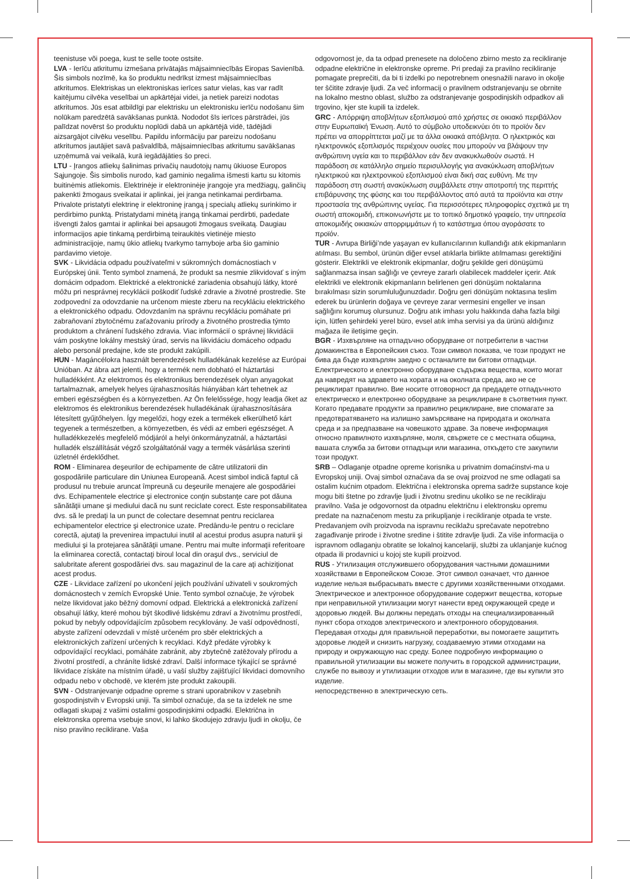teenistuse või poega, kust te selle toote ostsite.
LVA - Ierīču atkritumu izmešana privātajās mājsaimniecībās Eiropas Savienībā. Šis simbols nozīmē, ka šo produktu nedrīkst izmest mājsaimniecības atkritumos. Elektriskas un elektroniskas ierīces satur vielas, kas var radīt kaitējumu cilvēka veselībai un apkārtējai videi, ja netiek pareizi nodotas atkritumos. Jūs esat atbildīgi par elektrisku un elektronisku ierīču nodošanu šim nolūkam paredzētā savākšanas punktā. Nododot šīs ierīces pārstrādei, jūs palīdzat novērst šo produktu noplūdi dabā un apkārtējā vidē, tādējādi aizsargājot cilvēku veselību. Papildu informāciju par pareizu nodošanu atkritumos jautājiet savā pašvaldībā, mājsaimniecības atkritumu savākšanas uzņēmumā vai veikalā, kurā iegādājāties šo preci.
LTU - Įrangos atliekų šalinimas privačių naudotojų namų ūkiuose Europos Sąjungoje. Šis simbolis nurodo, kad gaminio negalima išmesti kartu su kitomis buitinėmis atliekomis. Elektrinėje ir elektroninėje įrangoje yra medžiagų, galinčių pakenkti žmogaus sveikatai ir aplinkai, jei įranga netinkamai perdirbama. Privalote pristatyti elektrinę ir elektroninę įrangą į specialų atliekų surinkimo ir perdirbimo punktą. Pristatydami minėtą įrangą tinkamai perdirbti, padedate išvengti žalos gamtai ir aplinkai bei apsaugoti žmogaus sveikatą. Daugiau informacijos apie tinkamą perdirbimą teiraukitės vietinėje miesto administracijoje, namų ūkio atliekų tvarkymo tarnyboje arba šio gaminio pardavimo vietoje.
SVK - Likvidácia odpadu používateľmi v súkromných domácnostiach v Európskej únii. Tento symbol znamená, že produkt sa nesmie zlikvidovať s iným domácim odpadom. Elektrické a elektronické zariadenia obsahujú látky, ktoré môžu pri nesprávnej recyklácii poškodiť ľudské zdravie a životné prostredie. Ste zodpovední za odovzdanie na určenom mieste zberu na recykláciu elektrického a elektronického odpadu. Odovzdaním na správnu recykláciu pomáhate pri zabraňovaní zbytočnému zaťažovaniu prírody a životného prostredia týmto produktom a chránení ľudského zdravia. Viac informácií o správnej likvidácii vám poskytne lokálny mestský úrad, servis na likvidáciu domáceho odpadu alebo personál predajne, kde ste produkt zakúpili.
HUN - Magáncélokra használt berendezések hulladékának kezelése az Európai Unióban. Az ábra azt jelenti, hogy a termék nem dobható el háztartási hulladékként. Az elektromos és elektronikus berendezések olyan anyagokat tartalmaznak, amelyek helyes újrahasznosítás hiányában kárt tehetnek az emberi egészségben és a környezetben. Az Ön felelőssége, hogy leadja őket az elektromos és elektronikus berendezések hulladékának újrahasznosítására létesített gyűjtőhelyen. Így megelőzi, hogy ezek a termékek elkerülhető kárt tegyenek a természetben, a környezetben, és védi az emberi egészséget. A hulladékkezelés megfelelő módjáról a helyi önkormányzatnál, a háztartási hulladék elszállítását végző szolgáltatónál vagy a termék vásárlása szerinti üzletnél érdeklődhet.
ROM - Eliminarea deşeurilor de echipamente de către utilizatorii din gospodăriile particulare din Uniunea Europeană. Acest simbol indică faptul că produsul nu trebuie aruncat împreună cu deşeurile menajere ale gospodăriei dvs. Echipamentele electrice şi electronice conţin substanţe care pot dăuna sănătăţii umane şi mediului dacă nu sunt reciclate corect. Este responsabilitatea dvs. să le predaţi la un punct de colectare desemnat pentru reciclarea echipamentelor electrice şi electronice uzate. Predându-le pentru o reciclare corectă, ajutaţi la prevenirea impactului inutil al acestui produs asupra naturii şi mediului şi la protejarea sănătăţii umane. Pentru mai multe informaţii referitoare la eliminarea corectă, contactaţi biroul local din oraşul dvs., serviciul de salubritate aferent gospodăriei dvs. sau magazinul de la care aţi achiziţionat acest produs.
CZE - Likvidace zařízení po ukončení jejich používání uživateli v soukromých domácnostech v zemích Evropské Unie. Tento symbol označuje, že výrobek nelze likvidovat jako běžný domovní odpad. Elektrická a elektronická zařízení obsahují látky, které mohou být škodlivé lidskému zdraví a životnímu prostředí, pokud by nebyly odpovídajícím způsobem recyklovány. Je vaší odpovědností, abyste zařízení odevzdali v místě určeném pro sběr elektrických a elektronických zařízení určených k recyklaci. Když předáte výrobky k odpovídající recyklaci, pomáháte zabránit, aby zbytečně zatěžovaly přírodu a životní prostředí, a chráníte lidské zdraví. Další informace týkající se správné likvidace získáte na místním úřadě, u vaší služby zajišťující likvidaci domovního odpadu nebo v obchodě, ve kterém jste produkt zakoupili.
SVN - Odstranjevanje odpadne opreme s strani uporabnikov v zasebnih gospodinjstvih v Evropski uniji. Ta simbol označuje, da se ta izdelek ne sme odlagati skupaj z vašimi ostalimi gospodinjskimi odpadki. Električna in elektronska oprema vsebuje snovi, ki lahko škodujejo zdravju ljudi in okolju, če niso pravilno reciklirane. Vaša
odgovornost je, da ta odpad prenesete na določeno zbirno mesto za recikliranje odpadne električne in elektronske opreme. Pri predaji za pravilno recikliranje pomagate preprečiti, da bi ti izdelki po nepotrebnem onesnažili naravo in okolje ter ščitite zdravje ljudi. Za več informacij o pravilnem odstranjevanju se obrnite na lokalno mestno oblast, službo za odstranjevanje gospodinjskih odpadkov ali trgovino, kjer ste kupili ta izdelek.
GRC - Απόρριψη αποβλήτων εξοπλισμού από χρήστες σε οικιακό περιβάλλον στην Ευρωπαϊκή Ένωση. Αυτό το σύμβολο υποδεικνύει ότι το προϊόν δεν πρέπει να απορρίπτεται μαζί με τα άλλα οικιακά απόβλητα. Ο ηλεκτρικός και ηλεκτρονικός εξοπλισμός περιέχουν ουσίες που μπορούν να βλάψουν την ανθρώπινη υγεία και το περιβάλλον εάν δεν ανακυκλωθούν σωστά. Η παράδοση σε κατάλληλο σημείο περισυλλογής για ανακύκλωση αποβλήτων ηλεκτρικού και ηλεκτρονικού εξοπλισμού είναι δική σας ευθύνη. Με την παράδοση στη σωστή ανακύκλωση συμβάλλετε στην αποτροπή της περιττής επιβάρυνσης της φύσης και του περιβάλλοντος από αυτά τα προϊόντα και στην προστασία της ανθρώπινης υγείας. Για περισσότερες πληροφορίες σχετικά με τη σωστή αποκομιδή, επικοινωνήστε με το τοπικό δημοτικό γραφείο, την υπηρεσία αποκομιδής οικιακών απορριμμάτων ή το κατάστημα όπου αγοράσατε το προϊόν.
TUR - Avrupa Birliği’nde yaşayan ev kullanıcılarının kullandığı atık ekipmanların atılması. Bu sembol, ürünün diğer evsel atıklarla birlikte atılmaması gerektiğini gösterir. Elektrikli ve elektronik ekipmanlar, doğru şekilde geri dönüşümü sağlanmazsa insan sağlığı ve çevreye zararlı olabilecek maddeler içerir. Atık elektrikli ve elektronik ekipmanların belirlenen geri dönüşüm noktalarına bırakılması sizin sorumluluğunuzdadır. Doğru geri dönüşüm noktasına teslim ederek bu ürünlerin doğaya ve çevreye zarar vermesini engeller ve insan sağlığını korumuş olursunuz. Doğru atık imhası yolu hakkında daha fazla bilgi için, lütfen şehirdeki yerel büro, evsel atık imha servisi ya da ürünü aldığınız mağaza ile iletişime geçin.
BGR - Изхвърляне на отпадъчно оборудване от потребители в частни домакинства в Европейския съюз. Този символ показва, че този продукт не бива да бъде изхвърлян заедно с останалите ви битови отпадъци. Електрическото и електронно оборудване съдържа вещества, които могат да навредят на здравето на хората и на околната среда, ако не се рециклират правилно. Вие носите отговорност да предадете отпадъчното електрическо и електронно оборудване за рециклиране в съответния пункт. Когато предавате продукти за правилно рециклиране, вие спомагате за предотвратяването на излишно замърсяване на природата и околната среда и за предпазване на човешкото здраве. За повече информация относно правилното изхвърляне, моля, свържете се с местната община, вашата служба за битови отпадъци или магазина, откъдето сте закупили този продукт.
SRB – Odlaganje otpadne opreme korisnika u privatnim domaćinstvi-ma u Evropskoj uniji. Ovaj simbol označava da se ovaj proizvod ne sme odlagati sa ostalim kućnim otpadom. Električna i elektronska oprema sadrže supstance koje mogu biti štetne po zdravlje ljudi i životnu sredinu ukoliko se ne recikliraju pravilno. Vaša je odgovornost da otpadnu električnu i elektronsku opremu predate na naznačenom mestu za prikupljanje i recikliranje otpada te vrste. Predavanjem ovih proizvoda na ispravnu reciklažu sprečavate nepotrebno zagađivanje prirode i životne sredine i štitite zdravlje ljudi. Za više informacija o ispravnom odlaganju obratite se lokalnoj kancelariji, službi za uklanjanje kućnog otpada ili prodavnici u kojoj ste kupili proizvod.
RUS - Утилизация отслужившего оборудования частными домашними хозяйствами в Европейском Союзе. Этот символ означает, что данное изделие нельзя выбрасывать вместе с другими хозяйственными отходами. Электрическое и электронное оборудование содержит вещества, которые при неправильной утилизации могут нанести вред окружающей среде и здоровью людей. Вы должны передать отходы на специализированный пункт сбора отходов электрического и электронного оборудования. Передавая отходы для правильной переработки, вы помогаете защитить здоровье людей и снизить нагрузку, создаваемую этими отходами на природу и окружающую нас среду. Более подробную информацию о правильной утилизации вы можете получить в городской администрации, службе по вывозу и утилизации отходов или в магазине, где вы купили это изделие.
непосредственно в электрическую сеть.